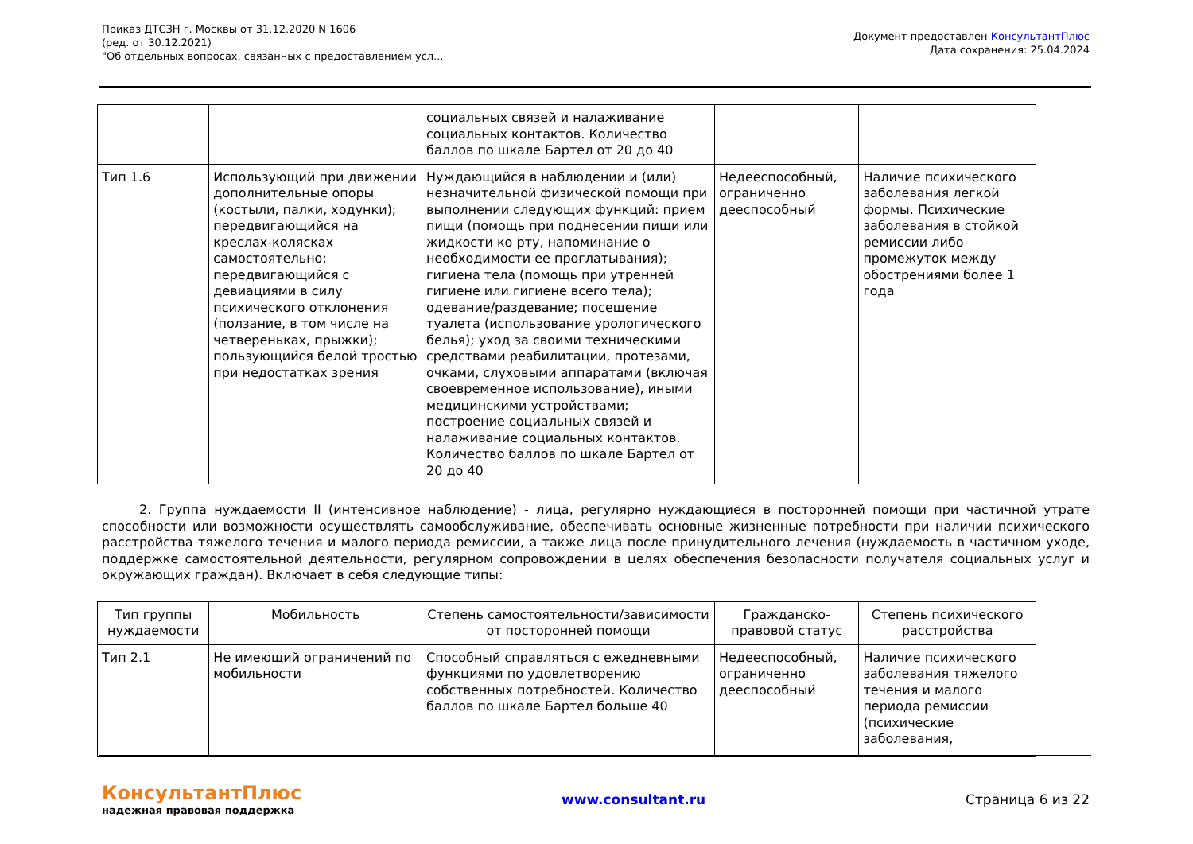Приказ ДТСЗН г. Москвы от 31.12.2020 N 1606
(ред. от 30.12.2021)
"Об отдельных вопросах, связанных с предоставлением усл...
Документ предоставлен КонсультантПлюс
Дата сохранения: 25.04.2024
| | | социальных связей и налаживание социальных контактов. Количество баллов по шкале Бартел от 20 до 40 | | |
| Тип 1.6 | Использующий при движении дополнительные опоры (костыли, палки, ходунки); передвигающийся на креслах-колясках самостоятельно; передвигающийся с девиациями в силу психического отклонения (ползание, в том числе на четвереньках, прыжки); пользующийся белой тростью при недостатках зрения | Нуждающийся в наблюдении и (или) незначительной физической помощи при выполнении следующих функций: прием пищи (помощь при поднесении пищи или жидкости ко рту, напоминание о необходимости ее проглатывания); гигиена тела (помощь при утренней гигиене или гигиене всего тела); одевание/раздевание; посещение туалета (использование урологического белья); уход за своими техническими средствами реабилитации, протезами, очками, слуховыми аппаратами (включая своевременное использование), иными медицинскими устройствами; построение социальных связей и налаживание социальных контактов. Количество баллов по шкале Бартел от 20 до 40 | Недееспособный, ограниченно дееспособный | Наличие психического заболевания легкой формы. Психические заболевания в стойкой ремиссии либо промежуток между обострениями более 1 года |
2. Группа нуждаемости II (интенсивное наблюдение) - лица, регулярно нуждающиеся в посторонней помощи при частичной утрате способности или возможности осуществлять самообслуживание, обеспечивать основные жизненные потребности при наличии психического расстройства тяжелого течения и малого периода ремиссии, а также лица после принудительного лечения (нуждаемость в частичном уходе, поддержке самостоятельной деятельности, регулярном сопровождении в целях обеспечения безопасности получателя социальных услуг и окружающих граждан). Включает в себя следующие типы:
| Тип группы нуждаемости | Мобильность | Степень самостоятельности/зависимости от посторонней помощи | Гражданско-правовой статус | Степень психического расстройства |
| --- | --- | --- | --- | --- |
| Тип 2.1 | Не имеющий ограничений по мобильности | Способный справляться с ежедневными функциями по удовлетворению собственных потребностей. Количество баллов по шкале Бартел больше 40 | Недееспособный, ограниченно дееспособный | Наличие психического заболевания тяжелого течения и малого периода ремиссии (психические заболевания, |
КонсультантПлюс
надежная правовая поддержка
www.consultant.ru Страница 6 из 22